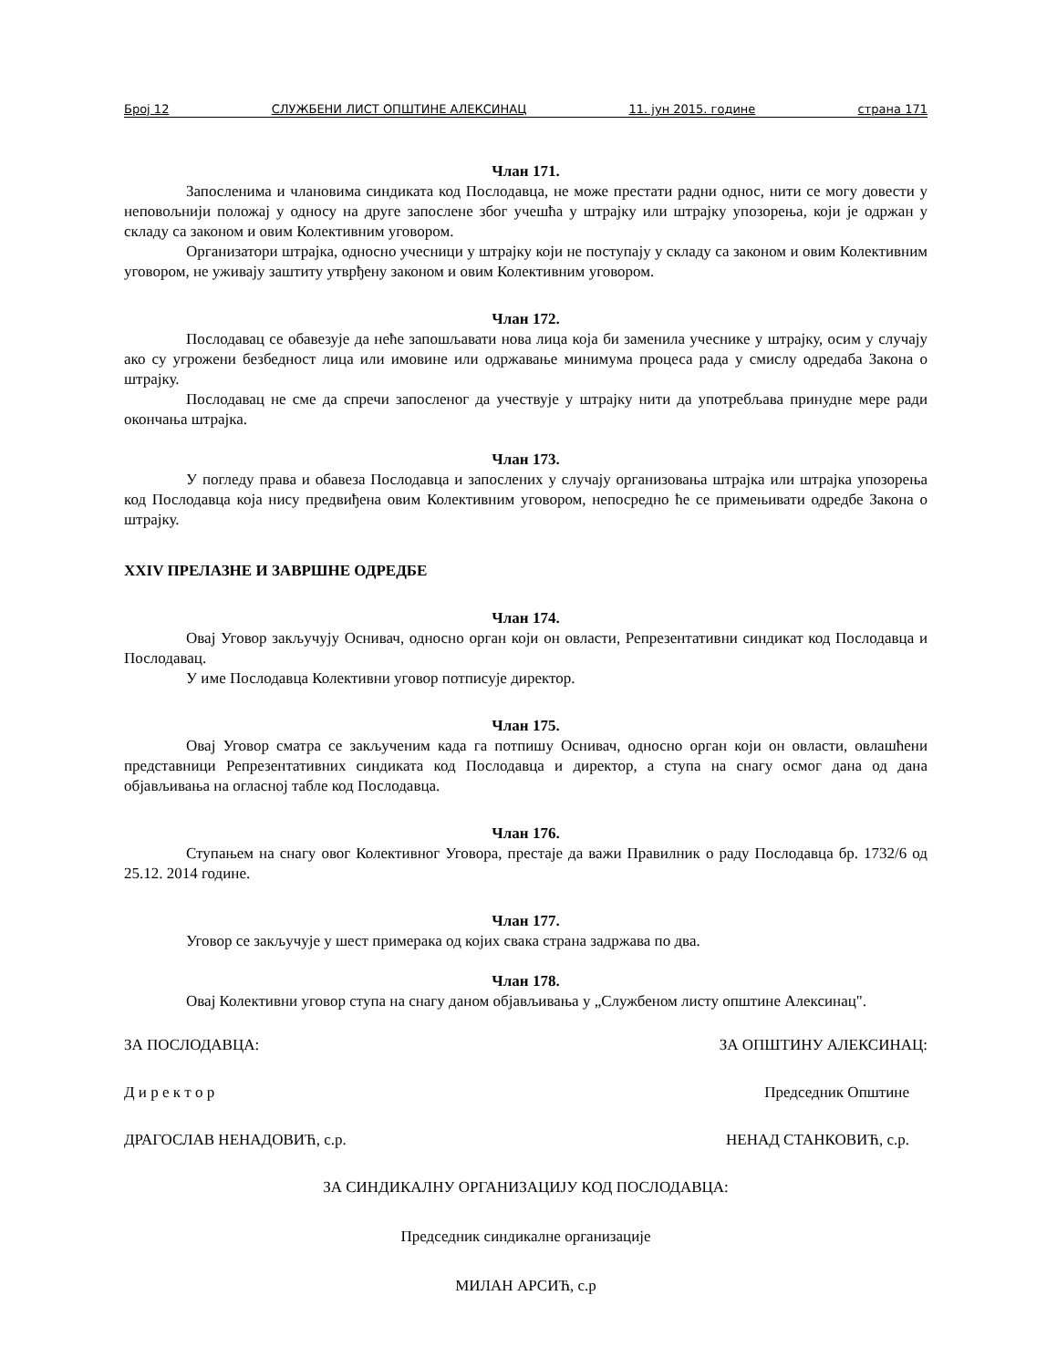Број 12 СЛУЖБЕНИ ЛИСТ ОПШТИНЕ АЛЕКСИНАЦ 11. јун 2015. године страна 171
Члан 171.
Запосленима и члановима синдиката код Послодавца, не може престати радни однос, нити се могу довести у неповољнији положај у односу на друге запослене због учешћа у штрајку или штрајку упозорења, који је одржан у складу са законом и овим Колективним уговором.
Организатори штрајка, односно учесници у штрајку који не поступају у складу са законом и овим Колективним уговором, не уживају заштиту утврђену законом и овим Колективним уговором.
Члан 172.
Послодавац се обавезује да неће запошљавати нова лица која би заменила учеснике у штрајку, осим у случају ако су угрожени безбедност лица или имовине или одржавање минимума процеса рада у смислу одредаба Закона о штрајку.
Послодавац не сме да спречи запосленог да учествује у штрајку нити да употребљава принудне мере ради окончања штрајка.
Члан 173.
У погледу права и обавеза Послодавца и запослених у случају организовања штрајка или штрајка упозорења код Послодавца која нису предвиђена овим Колективним уговором, непосредно ће се примењивати одредбе Закона о штрајку.
XXIV ПРЕЛАЗНЕ И ЗАВРШНЕ ОДРЕДБЕ
Члан 174.
Овај Уговор закључују Оснивач, односно орган који он овласти, Репрезентативни синдикат код Послодавца и Послодавац.
У име Послодавца Колективни уговор потписује директор.
Члан 175.
Овај Уговор сматра се закљученим када га потпишу Оснивач, односно орган који он овласти, овлашћени представници Репрезентативних синдиката код Послодавца и директор, а ступа на снагу осмог дана од дана објављивања на огласној табле код Послодавца.
Члан 176.
Ступањем на снагу овог Колективног Уговора, престаје да важи Правилник о раду Послодавца бр. 1732/6 од 25.12. 2014 године.
Члан 177.
Уговор се закључује у шест примерака од којих свака страна задржава по два.
Члан 178.
Овај Колективни уговор ступа на снагу даном објављивања у „Службеном листу општине Алексинац".
ЗА ПОСЛОДАВЦА: ЗА ОПШТИНУ АЛЕКСИНАЦ:
Д и р е к т о р Председник Општине
ДРАГОСЛАВ НЕНАДОВИЋ, с.р. НЕНАД СТАНКОВИЋ, с.р.
ЗА СИНДИКАЛНУ ОРГАНИЗАЦИЈУ КОД ПОСЛОДАВЦА:
Председник синдикалне организације
МИЛАН АРСИЋ, с.р